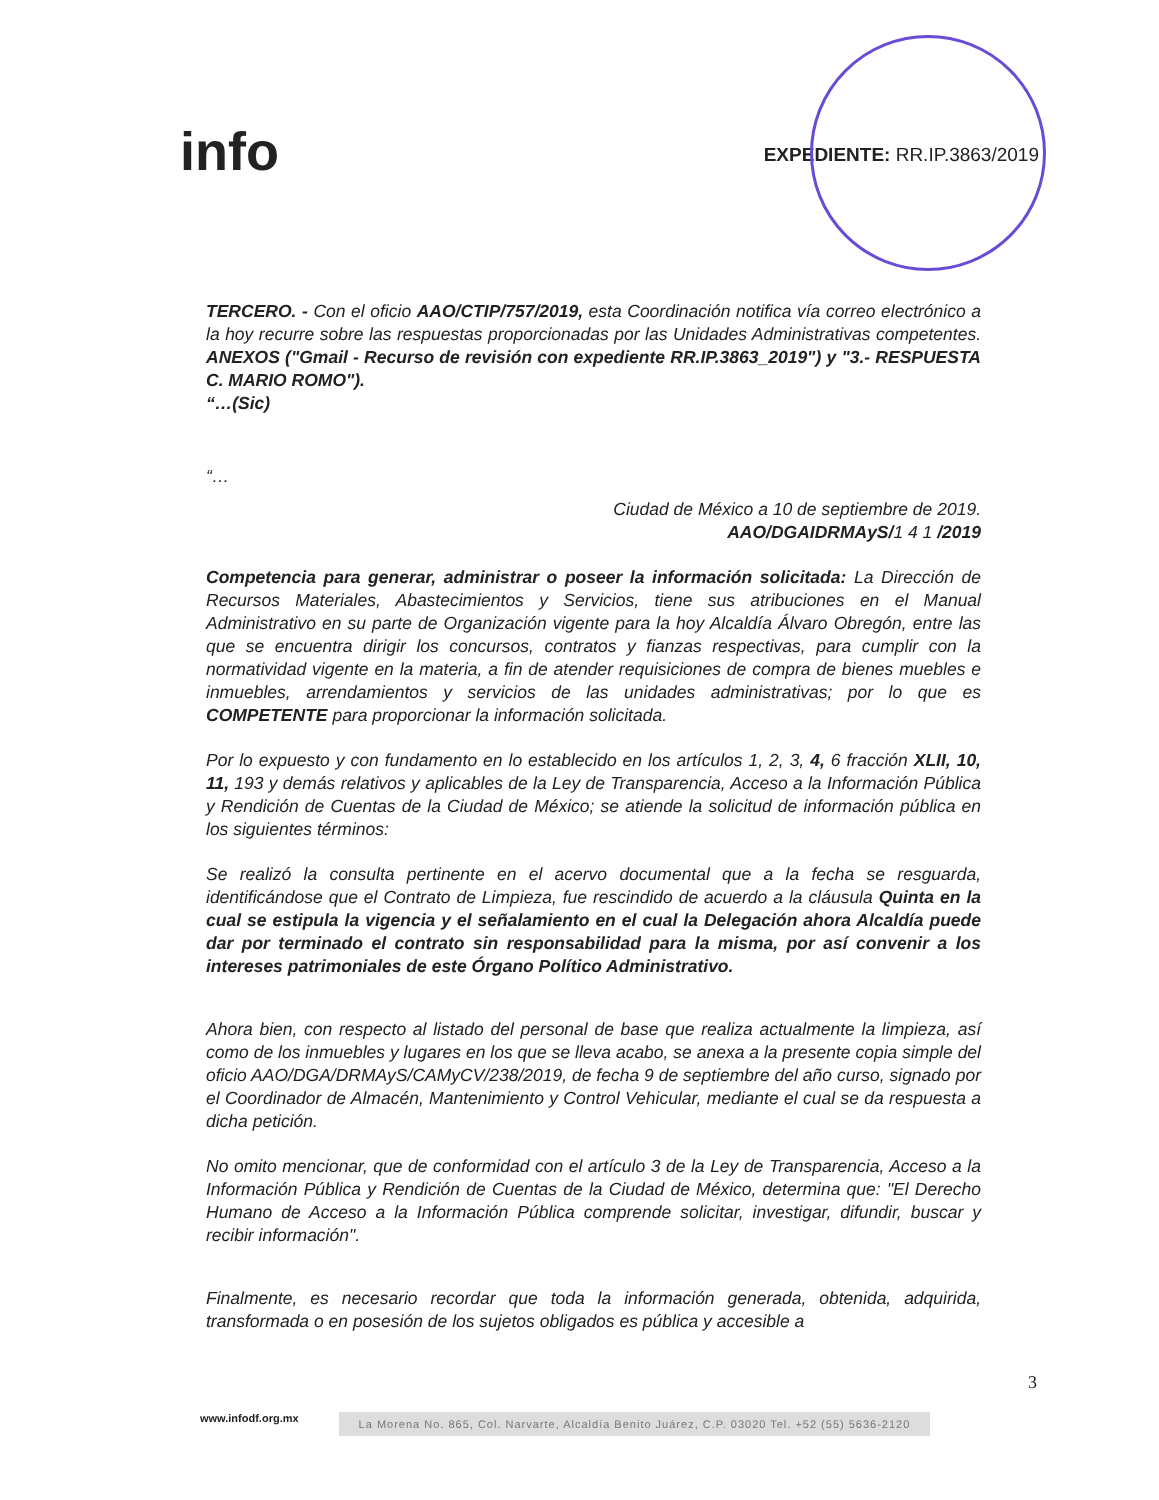info
EXPEDIENTE: RR.IP.3863/2019
TERCERO. - Con el oficio AAO/CTIP/757/2019, esta Coordinación notifica vía correo electrónico a la hoy recurre sobre las respuestas proporcionadas por las Unidades Administrativas competentes. ANEXOS ("Gmail - Recurso de revisión con expediente RR.IP.3863_2019") y "3.- RESPUESTA C. MARIO ROMO").
“…(Sic)
“…
Ciudad de México a 10 de septiembre de 2019.
AAO/DGAIDRMAyS/1 4 1 /2019
Competencia para generar, administrar o poseer la información solicitada: La Dirección de Recursos Materiales, Abastecimientos y Servicios, tiene sus atribuciones en el Manual Administrativo en su parte de Organización vigente para la hoy Alcaldía Álvaro Obregón, entre las que se encuentra dirigir los concursos, contratos y fianzas respectivas, para cumplir con la normatividad vigente en la materia, a fin de atender requisiciones de compra de bienes muebles e inmuebles, arrendamientos y servicios de las unidades administrativas; por lo que es COMPETENTE para proporcionar la información solicitada.
Por lo expuesto y con fundamento en lo establecido en los artículos 1, 2, 3, 4, 6 fracción XLII, 10, 11, 193 y demás relativos y aplicables de la Ley de Transparencia, Acceso a la Información Pública y Rendición de Cuentas de la Ciudad de México; se atiende la solicitud de información pública en los siguientes términos:
Se realizó la consulta pertinente en el acervo documental que a la fecha se resguarda, identificándose que el Contrato de Limpieza, fue rescindido de acuerdo a la cláusula Quinta en la cual se estipula la vigencia y el señalamiento en el cual la Delegación ahora Alcaldía puede dar por terminado el contrato sin responsabilidad para la misma, por así convenir a los intereses patrimoniales de este Órgano Político Administrativo.
Ahora bien, con respecto al listado del personal de base que realiza actualmente la limpieza, así como de los inmuebles y lugares en los que se lleva acabo, se anexa a la presente copia simple del oficio AAO/DGA/DRMAyS/CAMyCV/238/2019, de fecha 9 de septiembre del año curso, signado por el Coordinador de Almacén, Mantenimiento y Control Vehicular, mediante el cual se da respuesta a dicha petición.
No omito mencionar, que de conformidad con el artículo 3 de la Ley de Transparencia, Acceso a la Información Pública y Rendición de Cuentas de la Ciudad de México, determina que: "El Derecho Humano de Acceso a la Información Pública comprende solicitar, investigar, difundir, buscar y recibir información".
Finalmente, es necesario recordar que toda la información generada, obtenida, adquirida, transformada o en posesión de los sujetos obligados es pública y accesible a
3
www.infodf.org.mx La Morena No. 865, Col. Narvarte, Alcaldía Benito Juárez, C.P. 03020 Tel. +52 (55) 5636-2120